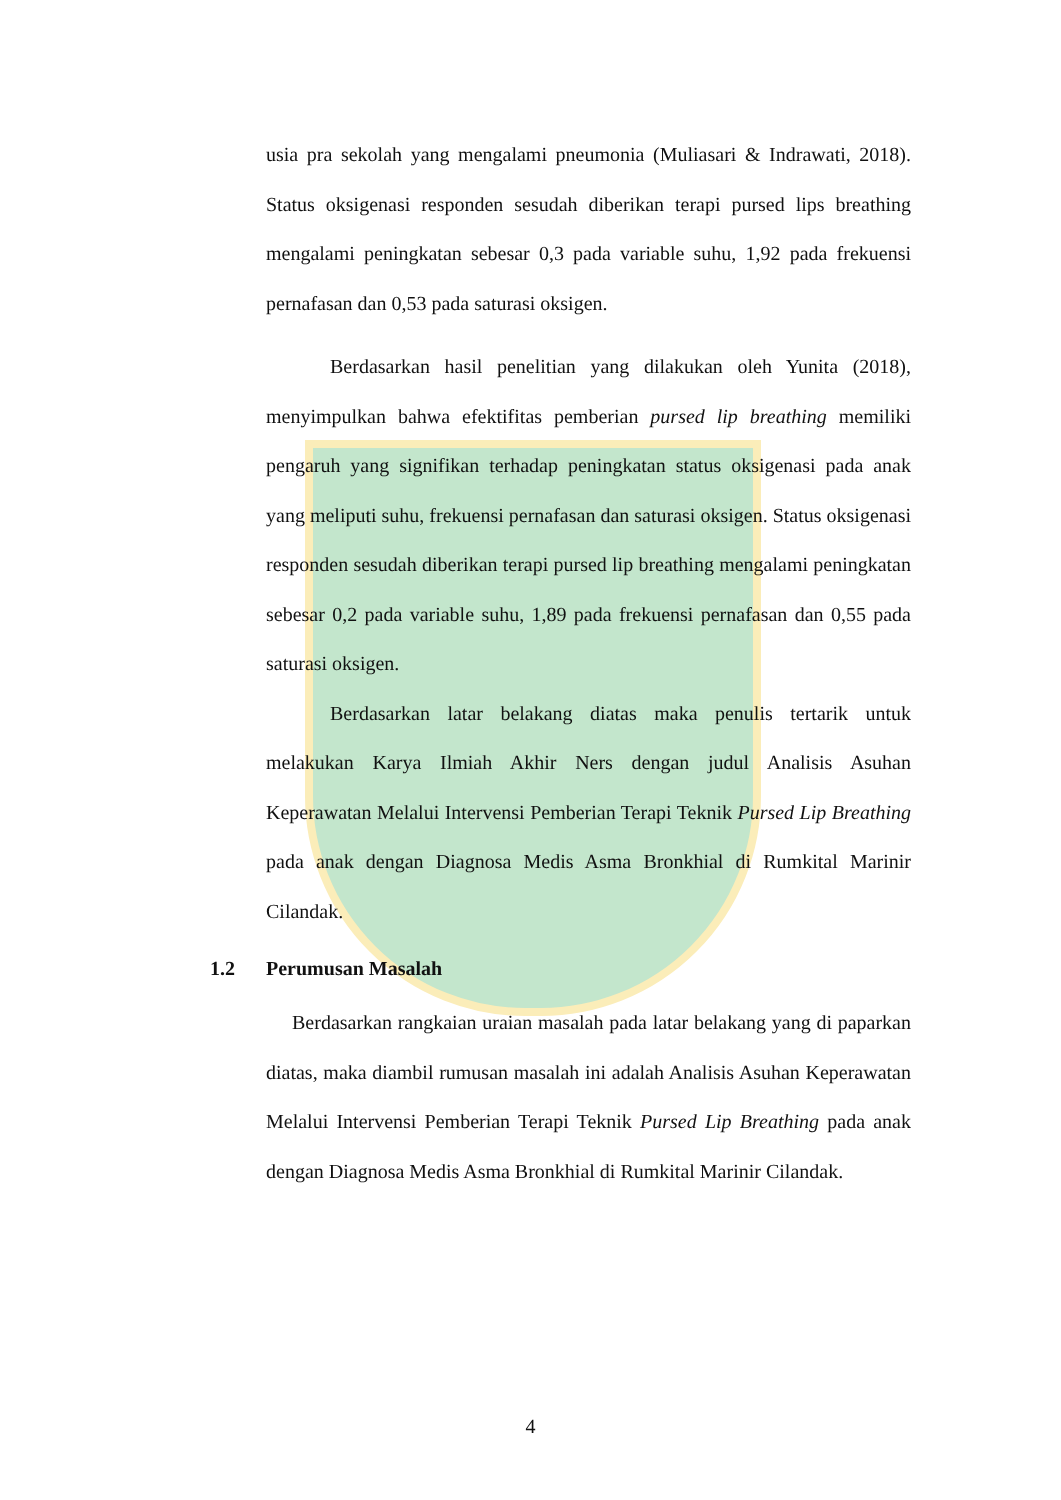usia pra sekolah yang mengalami pneumonia (Muliasari & Indrawati, 2018). Status oksigenasi responden sesudah diberikan terapi pursed lips breathing mengalami peningkatan sebesar 0,3 pada variable suhu, 1,92 pada frekuensi pernafasan dan 0,53 pada saturasi oksigen.
Berdasarkan hasil penelitian yang dilakukan oleh Yunita (2018), menyimpulkan bahwa efektifitas pemberian pursed lip breathing memiliki pengaruh yang signifikan terhadap peningkatan status oksigenasi pada anak yang meliputi suhu, frekuensi pernafasan dan saturasi oksigen. Status oksigenasi responden sesudah diberikan terapi pursed lip breathing mengalami peningkatan sebesar 0,2 pada variable suhu, 1,89 pada frekuensi pernafasan dan 0,55 pada saturasi oksigen.
Berdasarkan latar belakang diatas maka penulis tertarik untuk melakukan Karya Ilmiah Akhir Ners dengan judul Analisis Asuhan Keperawatan Melalui Intervensi Pemberian Terapi Teknik Pursed Lip Breathing pada anak dengan Diagnosa Medis Asma Bronkhial di Rumkital Marinir Cilandak.
1.2 Perumusan Masalah
Berdasarkan rangkaian uraian masalah pada latar belakang yang di paparkan diatas, maka diambil rumusan masalah ini adalah Analisis Asuhan Keperawatan Melalui Intervensi Pemberian Terapi Teknik Pursed Lip Breathing pada anak dengan Diagnosa Medis Asma Bronkhial di Rumkital Marinir Cilandak.
4